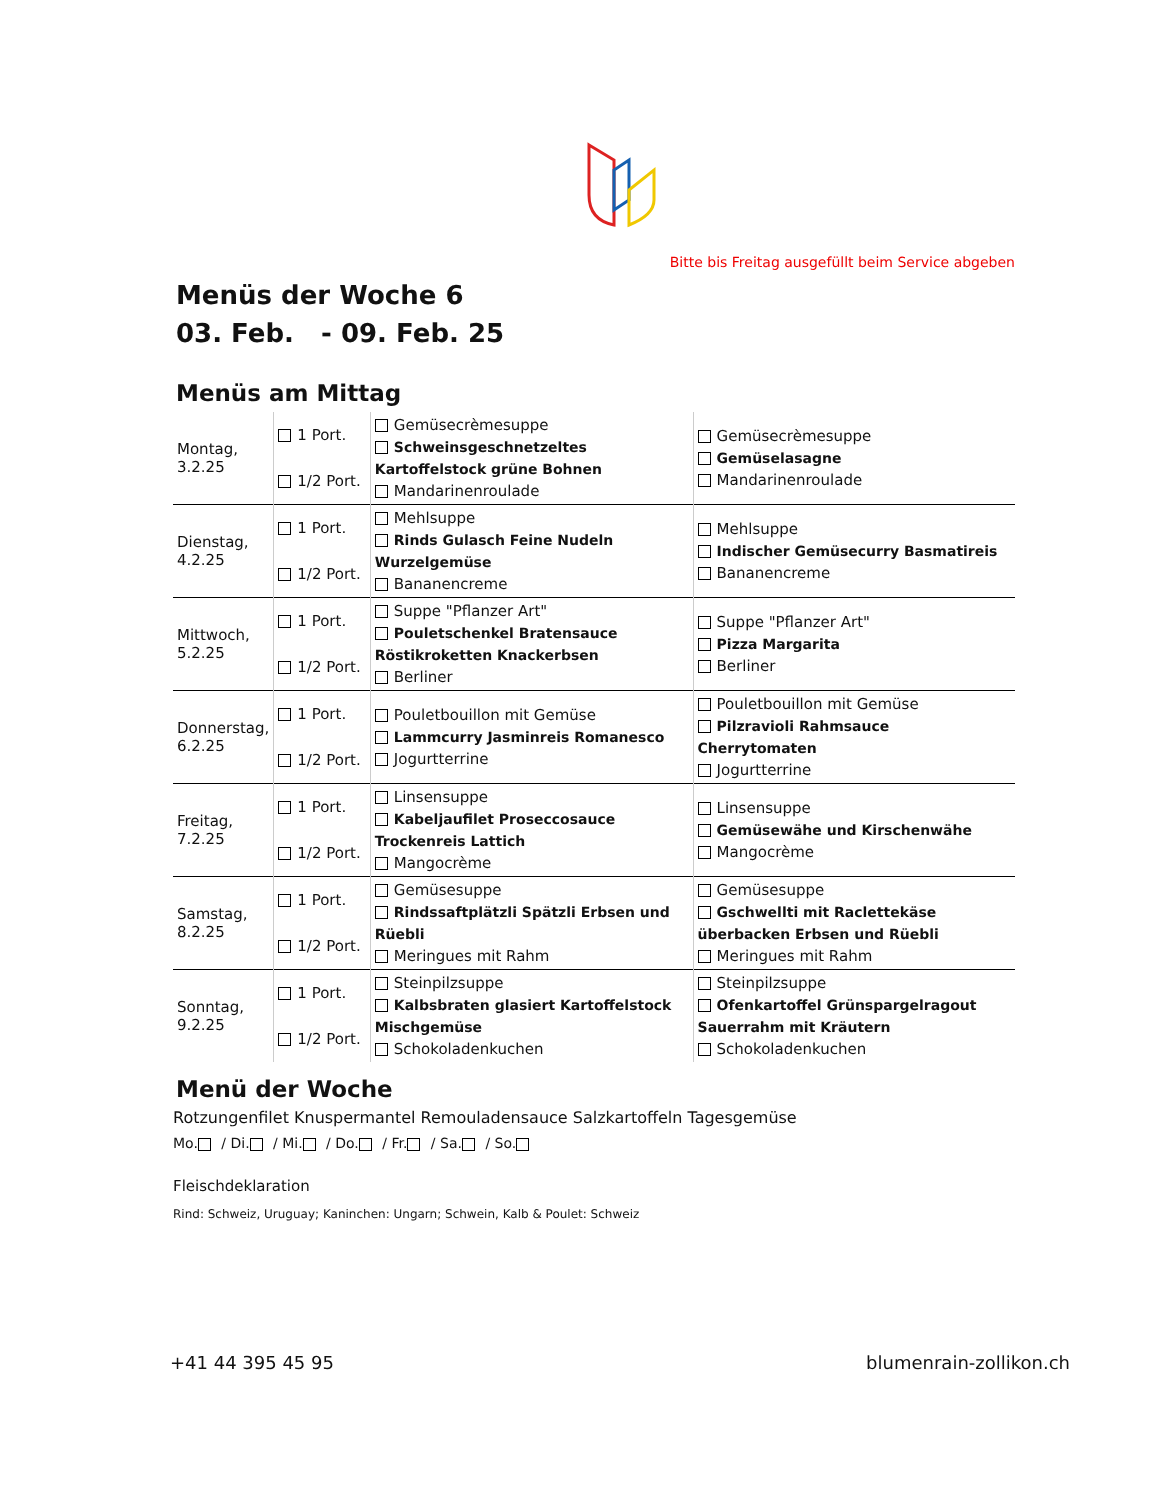Bitte bis Freitag ausgefüllt beim Service abgeben
Menüs der Woche 6
03. Feb. - 09. Feb. 25
Menüs am Mittag
| Montag, 3.2.25 | 1 Port. 1/2 Port. | Gemüsecrèmesuppe Schweinsgeschnetzeltes Kartoffelstock grüne Bohnen Mandarinenroulade | Gemüsecrèmesuppe Gemüselasagne Mandarinenroulade |
| Dienstag, 4.2.25 | 1 Port. 1/2 Port. | Mehlsuppe Rinds Gulasch Feine Nudeln Wurzelgemüse Bananencreme | Mehlsuppe Indischer Gemüsecurry Basmatireis Bananencreme |
| Mittwoch, 5.2.25 | 1 Port. 1/2 Port. | Suppe "Pflanzer Art" Pouletschenkel Bratensauce Röstikroketten Knackerbsen Berliner | Suppe "Pflanzer Art" Pizza Margarita Berliner |
| Donnerstag, 6.2.25 | 1 Port. 1/2 Port. | Pouletbouillon mit Gemüse Lammcurry Jasminreis Romanesco Jogurtterrine | Pouletbouillon mit Gemüse Pilzravioli Rahmsauce Cherrytomaten Jogurtterrine |
| Freitag, 7.2.25 | 1 Port. 1/2 Port. | Linsensuppe Kabeljaufilet Proseccosauce Trockenreis Lattich Mangocrème | Linsensuppe Gemüsewähe und Kirschenwähe Mangocrème |
| Samstag, 8.2.25 | 1 Port. 1/2 Port. | Gemüsesuppe Rindssaftplätzli Spätzli Erbsen und Rüebli Meringues mit Rahm | Gemüsesuppe Gschwellti mit Raclettekäse überbacken Erbsen und Rüebli Meringues mit Rahm |
| Sonntag, 9.2.25 | 1 Port. 1/2 Port. | Steinpilzsuppe Kalbsbraten glasiert Kartoffelstock Mischgemüse Schokoladenkuchen | Steinpilzsuppe Ofenkartoffel Grünspargelragout Sauerrahm mit Kräutern Schokoladenkuchen |
Menü der Woche
Rotzungenfilet Knuspermantel Remouladensauce Salzkartoffeln Tagesgemüse
Mo. / Di. / Mi. / Do. / Fr. / Sa. / So.
Fleischdeklaration
Rind: Schweiz, Uruguay; Kaninchen: Ungarn; Schwein, Kalb & Poulet: Schweiz
+41 44 395 45 95 blumenrain-zollikon.ch